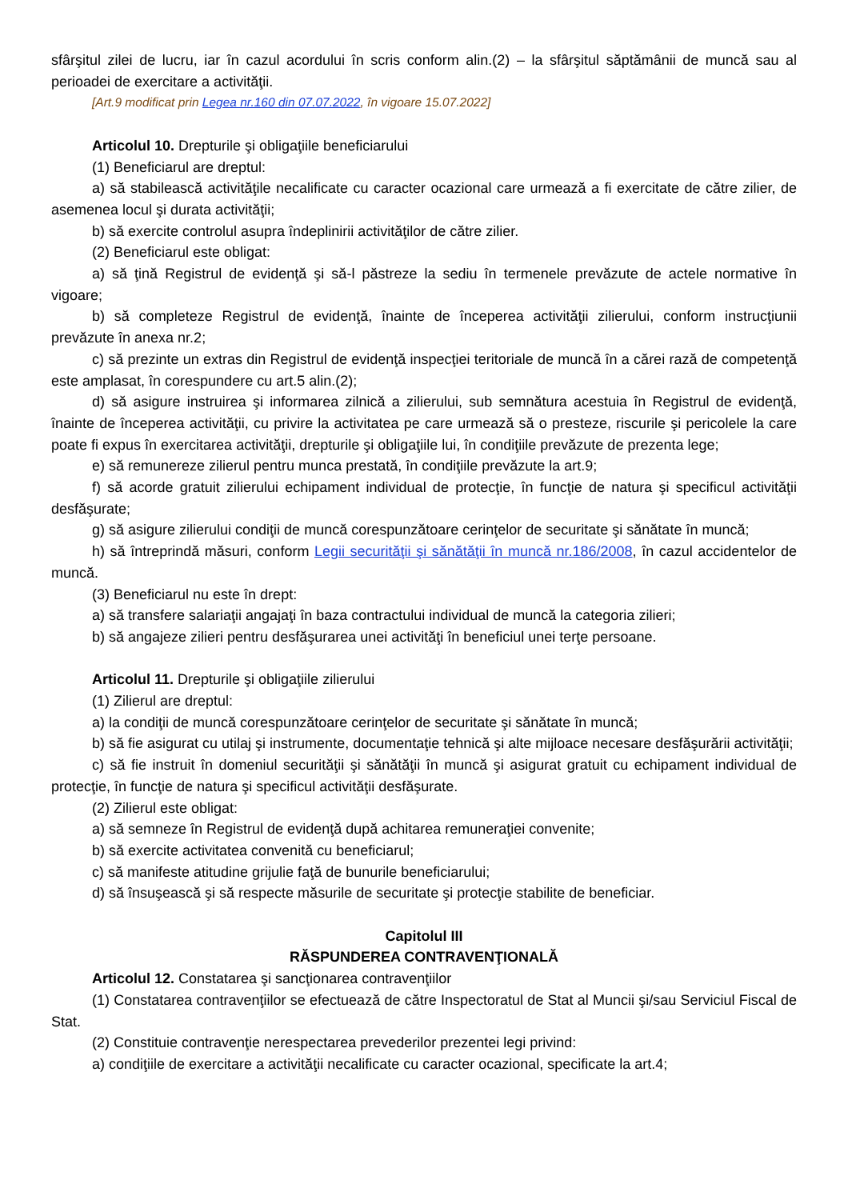sfârşitul zilei de lucru, iar în cazul acordului în scris conform alin.(2) – la sfârşitul săptămânii de muncă sau al perioadei de exercitare a activităţii.
[Art.9 modificat prin Legea nr.160 din 07.07.2022, în vigoare 15.07.2022]
Articolul 10. Drepturile şi obligaţiile beneficiarului
(1) Beneficiarul are dreptul:
a) să stabilească activităţile necalificate cu caracter ocazional care urmează a fi exercitate de către zilier, de asemenea locul şi durata activităţii;
b) să exercite controlul asupra îndeplinirii activităţilor de către zilier.
(2) Beneficiarul este obligat:
a) să ţină Registrul de evidenţă şi să-l păstreze la sediu în termenele prevăzute de actele normative în vigoare;
b) să completeze Registrul de evidenţă, înainte de începerea activităţii zilierului, conform instrucţiunii prevăzute în anexa nr.2;
c) să prezinte un extras din Registrul de evidenţă inspecţiei teritoriale de muncă în a cărei rază de competenţă este amplasat, în corespundere cu art.5 alin.(2);
d) să asigure instruirea şi informarea zilnică a zilierului, sub semnătura acestuia în Registrul de evidenţă, înainte de începerea activităţii, cu privire la activitatea pe care urmează să o presteze, riscurile şi pericolele la care poate fi expus în exercitarea activităţii, drepturile şi obligaţiile lui, în condiţiile prevăzute de prezenta lege;
e) să remunereze zilierul pentru munca prestată, în condiţiile prevăzute la art.9;
f) să acorde gratuit zilierului echipament individual de protecţie, în funcţie de natura şi specificul activităţii desfăşurate;
g) să asigure zilierului condiţii de muncă corespunzătoare cerinţelor de securitate şi sănătate în muncă;
h) să întreprindă măsuri, conform Legii securităţii şi sănătăţii în muncă nr.186/2008, în cazul accidentelor de muncă.
(3) Beneficiarul nu este în drept:
a) să transfere salariaţii angajaţi în baza contractului individual de muncă la categoria zilieri;
b) să angajeze zilieri pentru desfăşurarea unei activităţi în beneficiul unei terţe persoane.
Articolul 11. Drepturile şi obligaţiile zilierului
(1) Zilierul are dreptul:
a) la condiţii de muncă corespunzătoare cerinţelor de securitate şi sănătate în muncă;
b) să fie asigurat cu utilaj şi instrumente, documentaţie tehnică şi alte mijloace necesare desfăşurării activităţii;
c) să fie instruit în domeniul securităţii şi sănătăţii în muncă şi asigurat gratuit cu echipament individual de protecţie, în funcţie de natura şi specificul activităţii desfăşurate.
(2) Zilierul este obligat:
a) să semneze în Registrul de evidenţă după achitarea remuneraţiei convenite;
b) să exercite activitatea convenită cu beneficiarul;
c) să manifeste atitudine grijulie faţă de bunurile beneficiarului;
d) să însuşească şi să respecte măsurile de securitate şi protecţie stabilite de beneficiar.
Capitolul III
RĂSPUNDEREA CONTRAVENŢIONALĂ
Articolul 12. Constatarea şi sancţionarea contravenţiilor
(1) Constatarea contravenţiilor se efectuează de către Inspectoratul de Stat al Muncii şi/sau Serviciul Fiscal de Stat.
(2) Constituie contravenţie nerespectarea prevederilor prezentei legi privind:
a) condiţiile de exercitare a activităţii necalificate cu caracter ocazional, specificate la art.4;